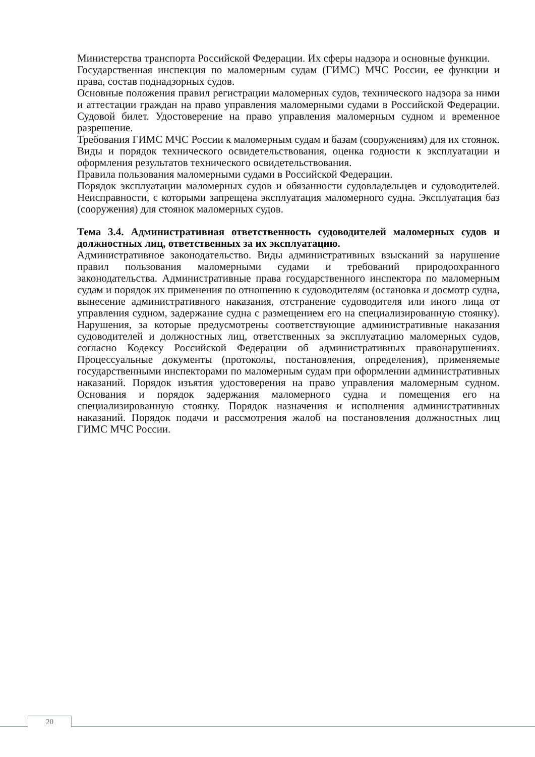Министерства транспорта Российской Федерации. Их сферы надзора и основные функции.
Государственная инспекция по маломерным судам (ГИМС) МЧС России, ее функции и права, состав поднадзорных судов.
Основные положения правил регистрации маломерных судов, технического надзора за ними и аттестации граждан на право управления маломерными судами в Российской Федерации. Судовой билет. Удостоверение на право управления маломерным судном и временное разрешение.
Требования ГИМС МЧС России к маломерным судам и базам (сооружениям) для их стоянок. Виды и порядок технического освидетельствования, оценка годности к эксплуатации и оформления результатов технического освидетельствования.
Правила пользования маломерными судами в Российской Федерации.
Порядок эксплуатации маломерных судов и обязанности судовладельцев и судоводителей. Неисправности, с которыми запрещена эксплуатация маломерного судна. Эксплуатация баз (сооружения) для стоянок маломерных судов.
Тема 3.4. Административная ответственность судоводителей маломерных судов и должностных лиц, ответственных за их эксплуатацию.
Административное законодательство. Виды административных взысканий за нарушение правил пользования маломерными судами и требований природоохранного законодательства. Административные права государственного инспектора по маломерным судам и порядок их применения по отношению к судоводителям (остановка и досмотр судна, вынесение административного наказания, отстранение судоводителя или иного лица от управления судном, задержание судна с размещением его на специализированную стоянку). Нарушения, за которые предусмотрены соответствующие административные наказания судоводителей и должностных лиц, ответственных за эксплуатацию маломерных судов, согласно Кодексу Российской Федерации об административных правонарушениях. Процессуальные документы (протоколы, постановления, определения), применяемые государственными инспекторами по маломерным судам при оформлении административных наказаний. Порядок изъятия удостоверения на право управления маломерным судном. Основания и порядок задержания маломерного судна и помещения его на специализированную стоянку. Порядок назначения и исполнения административных наказаний. Порядок подачи и рассмотрения жалоб на постановления должностных лиц ГИМС МЧС России.
20